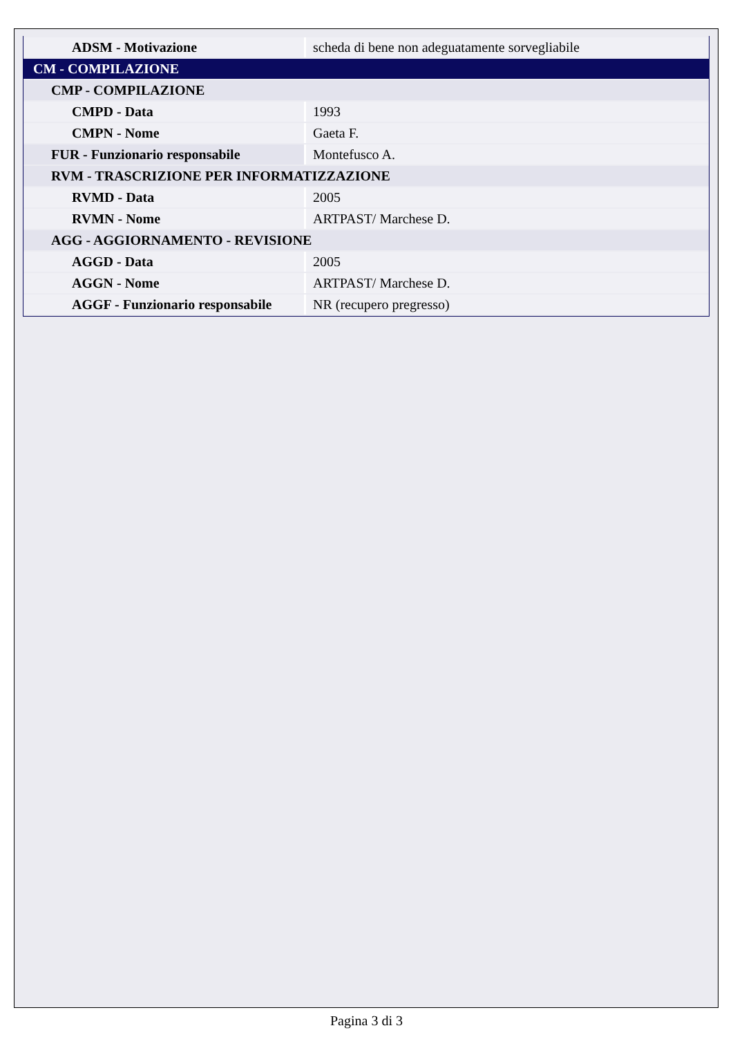| ADSM - Motivazione | scheda di bene non adeguatamente sorvegliabile |
| CM - COMPILAZIONE | |
| CMP - COMPILAZIONE | |
| CMPD - Data | 1993 |
| CMPN - Nome | Gaeta F. |
| FUR - Funzionario responsabile | Montefusco A. |
| RVM - TRASCRIZIONE PER INFORMATIZZAZIONE | |
| RVMD - Data | 2005 |
| RVMN - Nome | ARTPAST/ Marchese D. |
| AGG - AGGIORNAMENTO - REVISIONE | |
| AGGD - Data | 2005 |
| AGGN - Nome | ARTPAST/ Marchese D. |
| AGGF - Funzionario responsabile | NR (recupero pregresso) |
Pagina 3 di 3